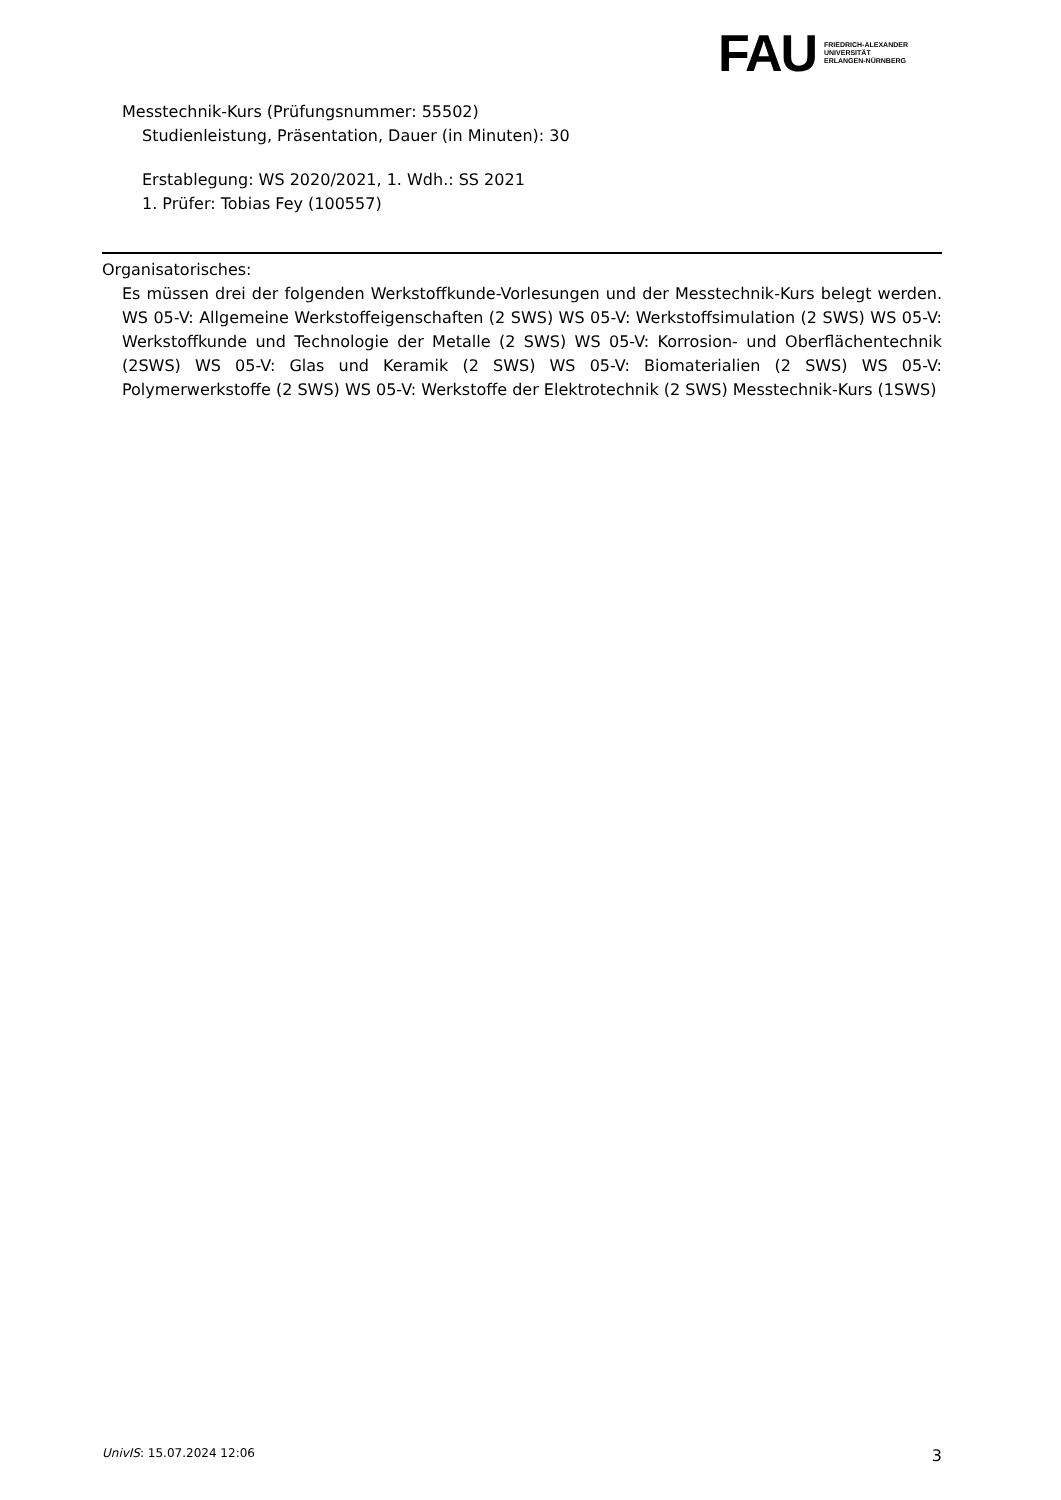FAU
FRIEDRICH-ALEXANDER
UNIVERSITÄT
ERLANGEN-NÜRNBERG
Messtechnik-Kurs (Prüfungsnummer: 55502)
Studienleistung, Präsentation, Dauer (in Minuten): 30
Erstablegung: WS 2020/2021, 1. Wdh.: SS 2021
1. Prüfer: Tobias Fey (100557)
Organisatorisches:
Es müssen drei der folgenden Werkstoffkunde-Vorlesungen und der Messtechnik-Kurs belegt werden. WS 05-V: Allgemeine Werkstoffeigenschaften (2 SWS) WS 05-V: Werkstoffsimulation (2 SWS) WS 05-V: Werkstoffkunde und Technologie der Metalle (2 SWS) WS 05-V: Korrosion- und Oberflächentechnik (2SWS) WS 05-V: Glas und Keramik (2 SWS) WS 05-V: Biomaterialien (2 SWS) WS 05-V: Polymerwerkstoffe (2 SWS) WS 05-V: Werkstoffe der Elektrotechnik (2 SWS) Messtechnik-Kurs (1SWS)
UnivIS: 15.07.2024 12:06 3